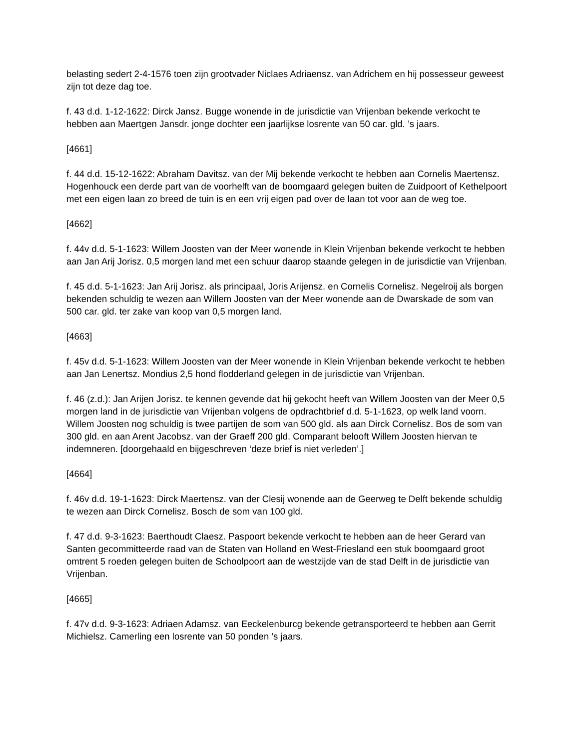belasting sedert 2-4-1576 toen zijn grootvader Niclaes Adriaensz. van Adrichem en hij possesseur geweest zijn tot deze dag toe.
f. 43 d.d. 1-12-1622: Dirck Jansz. Bugge wonende in de jurisdictie van Vrijenban bekende verkocht te hebben aan Maertgen Jansdr. jonge dochter een jaarlijkse losrente van 50 car. gld. ’s jaars.
[4661]
f. 44 d.d. 15-12-1622: Abraham Davitsz. van der Mij bekende verkocht te hebben aan Cornelis Maertensz. Hogenhouck een derde part van de voorhelft van de boomgaard gelegen buiten de Zuidpoort of Kethelpoort met een eigen laan zo breed de tuin is en een vrij eigen pad over de laan tot voor aan de weg toe.
[4662]
f. 44v d.d. 5-1-1623: Willem Joosten van der Meer wonende in Klein Vrijenban bekende verkocht te hebben aan Jan Arij Jorisz. 0,5 morgen land met een schuur daarop staande gelegen in de jurisdictie van Vrijenban.
f. 45 d.d. 5-1-1623: Jan Arij Jorisz. als principaal, Joris Arijensz. en Cornelis Cornelisz. Negelroij als borgen bekenden schuldig te wezen aan Willem Joosten van der Meer wonende aan de Dwarskade de som van 500 car. gld. ter zake van koop van 0,5 morgen land.
[4663]
f. 45v d.d. 5-1-1623: Willem Joosten van der Meer wonende in Klein Vrijenban bekende verkocht te hebben aan Jan Lenertsz. Mondius 2,5 hond flodderland gelegen in de jurisdictie van Vrijenban.
f. 46 (z.d.): Jan Arijen Jorisz. te kennen gevende dat hij gekocht heeft van Willem Joosten van der Meer 0,5 morgen land in de jurisdictie van Vrijenban volgens de opdrachtbrief d.d. 5-1-1623, op welk land voorn. Willem Joosten nog schuldig is twee partijen de som van 500 gld. als aan Dirck Cornelisz. Bos de som van 300 gld. en aan Arent Jacobsz. van der Graeff 200 gld. Comparant belooft Willem Joosten hiervan te indemneren. [doorgehaald en bijgeschreven ‘deze brief is niet verleden’.]
[4664]
f. 46v d.d. 19-1-1623: Dirck Maertensz. van der Clesij wonende aan de Geerweg te Delft bekende schuldig te wezen aan Dirck Cornelisz. Bosch de som van 100 gld.
f. 47 d.d. 9-3-1623: Baerthoudt Claesz. Paspoort bekende verkocht te hebben aan de heer Gerard van Santen gecommitteerde raad van de Staten van Holland en West-Friesland een stuk boomgaard groot omtrent 5 roeden gelegen buiten de Schoolpoort aan de westzijde van de stad Delft in de jurisdictie van Vrijenban.
[4665]
f. 47v d.d. 9-3-1623: Adriaen Adamsz. van Eeckelenburcg bekende getransporteerd te hebben aan Gerrit Michielsz. Camerling een losrente van 50 ponden ’s jaars.